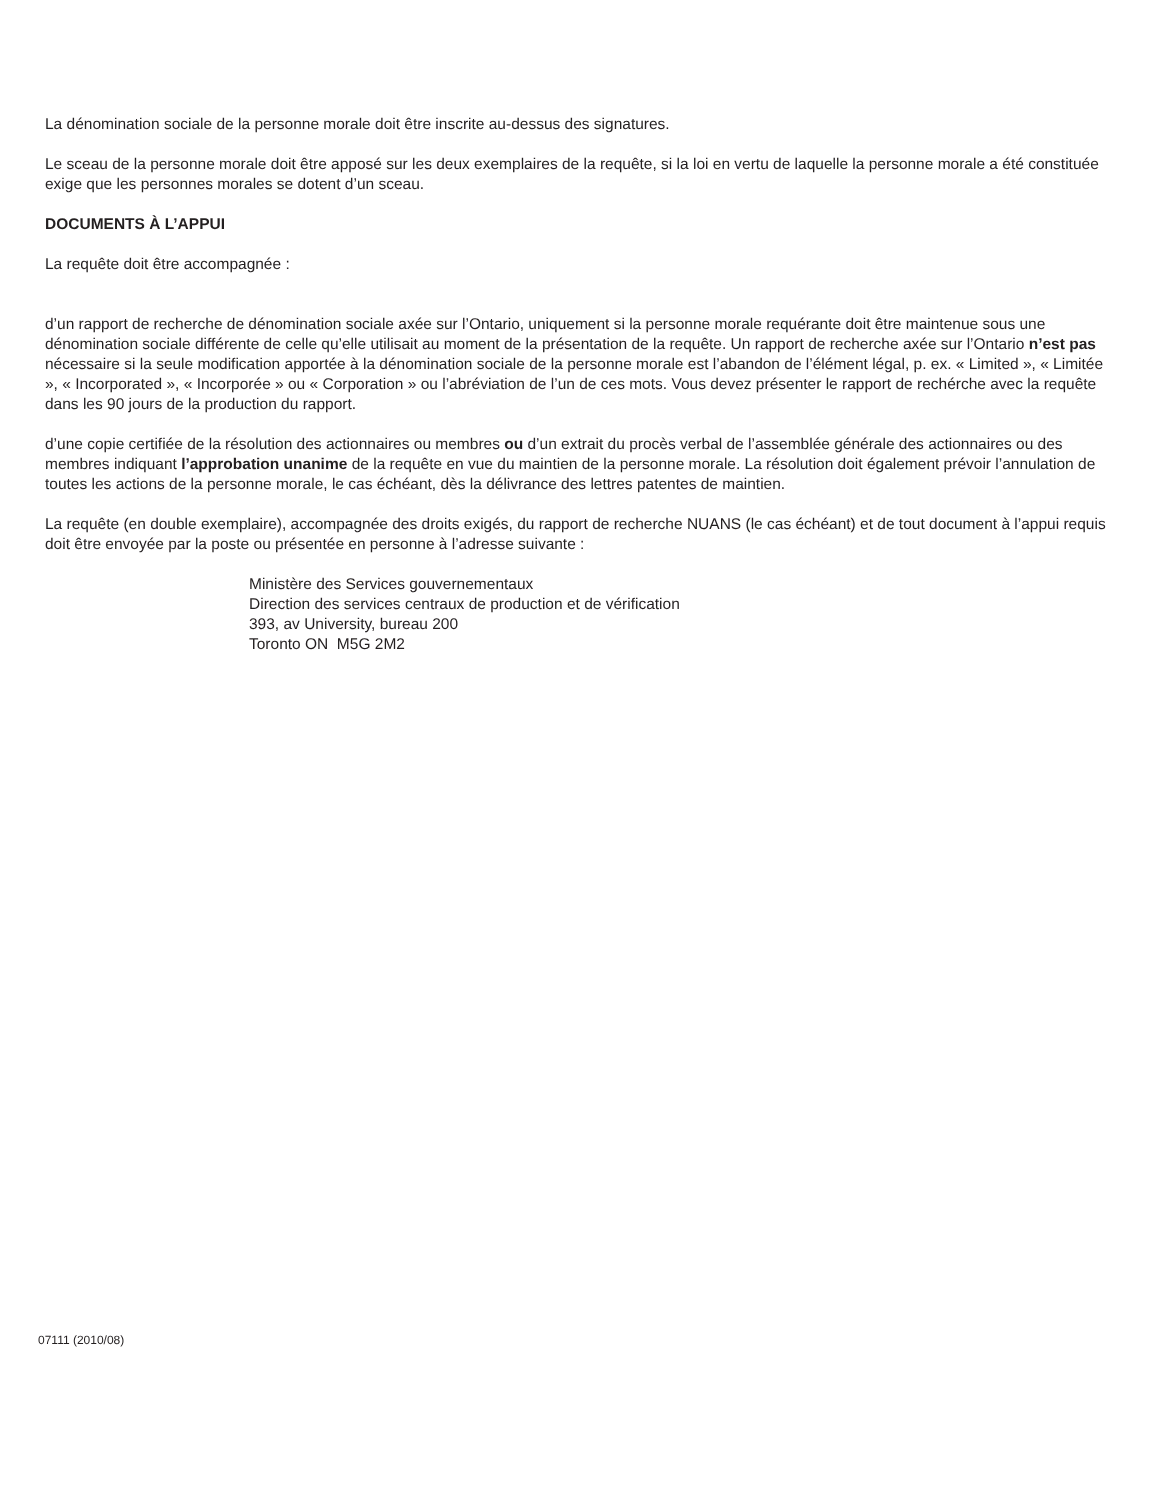La dénomination sociale de la personne morale doit être inscrite au-dessus des signatures.
Le sceau de la personne morale doit être apposé sur les deux exemplaires de la requête, si la loi en vertu de laquelle la personne morale a été constituée exige que les personnes morales se dotent d’un sceau.
DOCUMENTS À L’APPUI
La requête doit être accompagnée :
d’un rapport de recherche de dénomination sociale axée sur l’Ontario, uniquement si la personne morale requérante doit être maintenue sous une dénomination sociale différente de celle qu’elle utilisait au moment de la présentation de la requête. Un rapport de recherche axée sur l’Ontario n’est pas nécessaire si la seule modification apportée à la dénomination sociale de la personne morale est l’abandon de l’élément légal, p. ex. « Limited », « Limitée », « Incorporated », « Incorporée » ou « Corporation » ou l’abréviation de l’un de ces mots. Vous devez présenter le rapport de rechérche avec la requête dans les 90 jours de la production du rapport.
d’une copie certifiée de la résolution des actionnaires ou membres ou d’un extrait du procès verbal de l’assemblée générale des actionnaires ou des membres indiquant l’approbation unanime de la requête en vue du maintien de la personne morale. La résolution doit également prévoir l’annulation de toutes les actions de la personne morale, le cas échéant, dès la délivrance des lettres patentes de maintien.
La requête (en double exemplaire), accompagnée des droits exigés, du rapport de recherche NUANS (le cas échéant) et de tout document à l’appui requis doit être envoyée par la poste ou présentée en personne à l’adresse suivante :
Ministère des Services gouvernementaux
Direction des services centraux de production et de vérification
393, av University, bureau 200
Toronto ON M5G 2M2
07111 (2010/08)